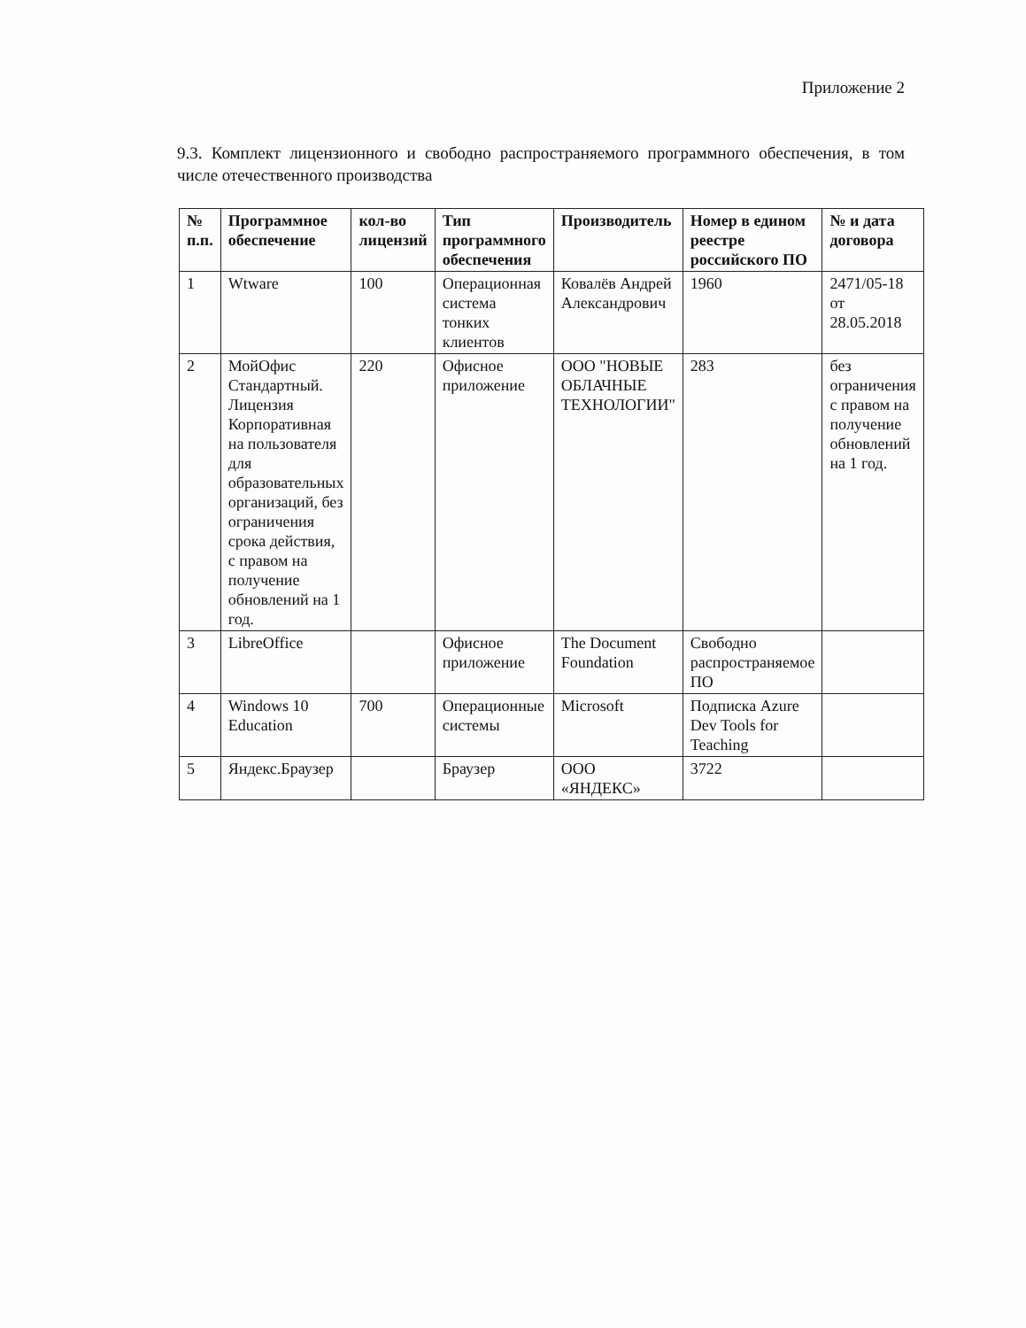Приложение 2
9.3. Комплект лицензионного и свободно распространяемого программного обеспечения, в том числе отечественного производства
| № п.п. | Программное обеспечение | кол-во лицензий | Тип программного обеспечения | Производитель | Номер в едином реестре российского ПО | № и дата договора |
| --- | --- | --- | --- | --- | --- | --- |
| 1 | Wtware | 100 | Операционная система тонких клиентов | Ковалёв Андрей Александрович | 1960 | 2471/05-18 от 28.05.2018 |
| 2 | МойОфис Стандартный. Лицензия Корпоративная на пользователя для образовательных организаций, без ограничения срока действия, с правом на получение обновлений на 1 год. | 220 | Офисное приложение | ООО "НОВЫЕ ОБЛАЧНЫЕ ТЕХНОЛОГИИ" | 283 | без ограничения с правом на получение обновлений на 1 год. |
| 3 | LibreOffice | | Офисное приложение | The Document Foundation | Свободно распространяемое ПО | |
| 4 | Windows 10 Education | 700 | Операционные системы | Microsoft | Подписка Azure Dev Tools for Teaching | |
| 5 | Яндекс.Браузер | | Браузер | ООО «ЯНДЕКС» | 3722 | |